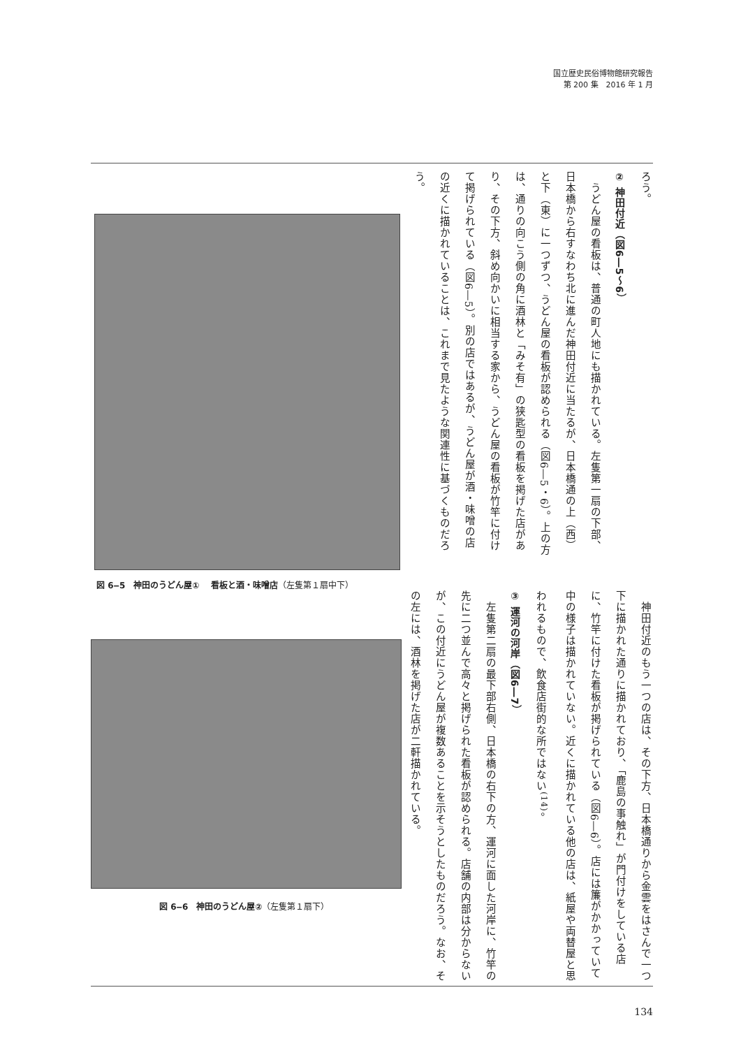国立歴史民俗博物館研究報告
第 200 集　2016 年 1 月
ろう。
② 神田付近（図6―5～6）
　うどん屋の看板は、普通の町人地にも描かれている。左隻第一扇の下部、日本橋から右すなわち北に進んだ神田付近に当たるが、日本橋通の上（西）と下（東）に一つずつ、うどん屋の看板が認められる（図6―5・6）。上の方は、通りの向こう側の角に酒林と「みそ有」の狭匙型の看板を掲げた店があり、その下方、斜め向かいに相当する家から、うどん屋の看板が竹竿に付けて掲げられている（図6―5）。別の店ではあるが、うどん屋が酒・味噌の店の近くに描かれていることは、これまで見たような関連性に基づくものだろう。
図 6‒5　神田のうどん屋①　 看板と酒・味噌店（左隻第１扇中下）
図 6‒6　神田のうどん屋②（左隻第１扇下）
　神田付近のもう一つの店は、その下方、日本橋通りから金雲をはさんで一つ下に描かれた通りに描かれており、「鹿島の事触れ」が門付けをしている店に、竹竿に付けた看板が掲げられている（図6―6）。店には簾がかかっていて中の様子は描かれていない。近くに描かれている他の店は、紙屋や両替屋と思われるもので、飲食店街的な所ではない<sup>(14)</sup>。
③ 運河の河岸（図6―7）
　左隻第二扇の最下部右側、日本橋の右下の方、運河に面した河岸に、竹竿の先に二つ並んで高々と掲げられた看板が認められる。店舗の内部は分からないが、この付近にうどん屋が複数あることを示そうとしたものだろう。なお、その左には、酒林を掲げた店が二軒描かれている。
134